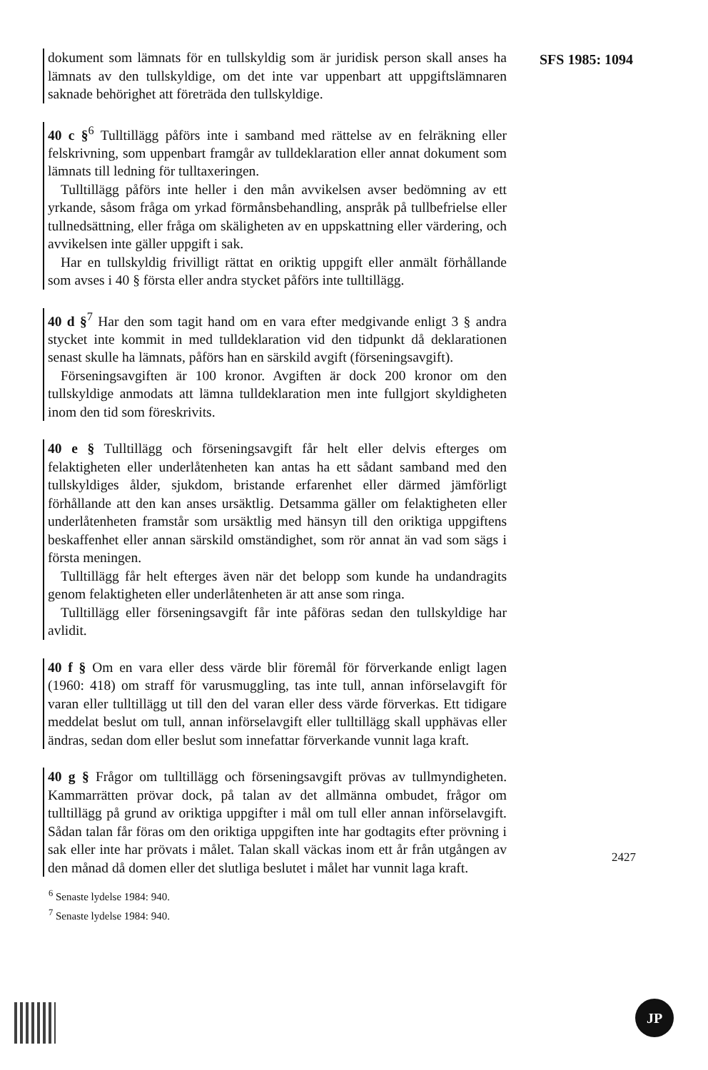SFS 1985: 1094
dokument som lämnats för en tullskyldig som är juridisk person skall anses ha lämnats av den tullskyldige, om det inte var uppenbart att uppgiftslämnaren saknade behörighet att företräda den tullskyldige.
40 c §<sup>6</sup> Tulltillägg påförs inte i samband med rättelse av en felräkning eller felskrivning, som uppenbart framgår av tulldeklaration eller annat dokument som lämnats till ledning för tulltaxeringen.
Tulltillägg påförs inte heller i den mån avvikelsen avser bedömning av ett yrkande, såsom fråga om yrkad förmånsbehandling, anspråk på tullbefrielse eller tullnedsättning, eller fråga om skäligheten av en uppskattning eller värdering, och avvikelsen inte gäller uppgift i sak.
Har en tullskyldig frivilligt rättat en oriktig uppgift eller anmält förhållande som avses i 40 § första eller andra stycket påförs inte tulltillägg.
40 d §<sup>7</sup> Har den som tagit hand om en vara efter medgivande enligt 3 § andra stycket inte kommit in med tulldeklaration vid den tidpunkt då deklarationen senast skulle ha lämnats, påförs han en särskild avgift (förseningsavgift).
Förseningsavgiften är 100 kronor. Avgiften är dock 200 kronor om den tullskyldige anmodats att lämna tulldeklaration men inte fullgjort skyldigheten inom den tid som föreskrivits.
40 e § Tulltillägg och förseningsavgift får helt eller delvis efterges om felaktigheten eller underlåtenheten kan antas ha ett sådant samband med den tullskyldiges ålder, sjukdom, bristande erfarenhet eller därmed jämförligt förhållande att den kan anses ursäktlig. Detsamma gäller om felaktigheten eller underlåtenheten framstår som ursäktlig med hänsyn till den oriktiga uppgiftens beskaffenhet eller annan särskild omständighet, som rör annat än vad som sägs i första meningen.
Tulltillägg får helt efterges även när det belopp som kunde ha undandragits genom felaktigheten eller underlåtenheten är att anse som ringa.
Tulltillägg eller förseningsavgift får inte påföras sedan den tullskyldige har avlidit.
40 f § Om en vara eller dess värde blir föremål för förverkande enligt lagen (1960: 418) om straff för varusmuggling, tas inte tull, annan införselavgift för varan eller tulltillägg ut till den del varan eller dess värde förverkas. Ett tidigare meddelat beslut om tull, annan införselavgift eller tulltillägg skall upphävas eller ändras, sedan dom eller beslut som innefattar förverkande vunnit laga kraft.
40 g § Frågor om tulltillägg och förseningsavgift prövas av tullmyndigheten. Kammarrätten prövar dock, på talan av det allmänna ombudet, frågor om tulltillägg på grund av oriktiga uppgifter i mål om tull eller annan införselavgift. Sådan talan får föras om den oriktiga uppgiften inte har godtagits efter prövning i sak eller inte har prövats i målet. Talan skall väckas inom ett år från utgången av den månad då domen eller det slutliga beslutet i målet har vunnit laga kraft.
<sup>6</sup> Senaste lydelse 1984: 940.
<sup>7</sup> Senaste lydelse 1984: 940.
2427
JP